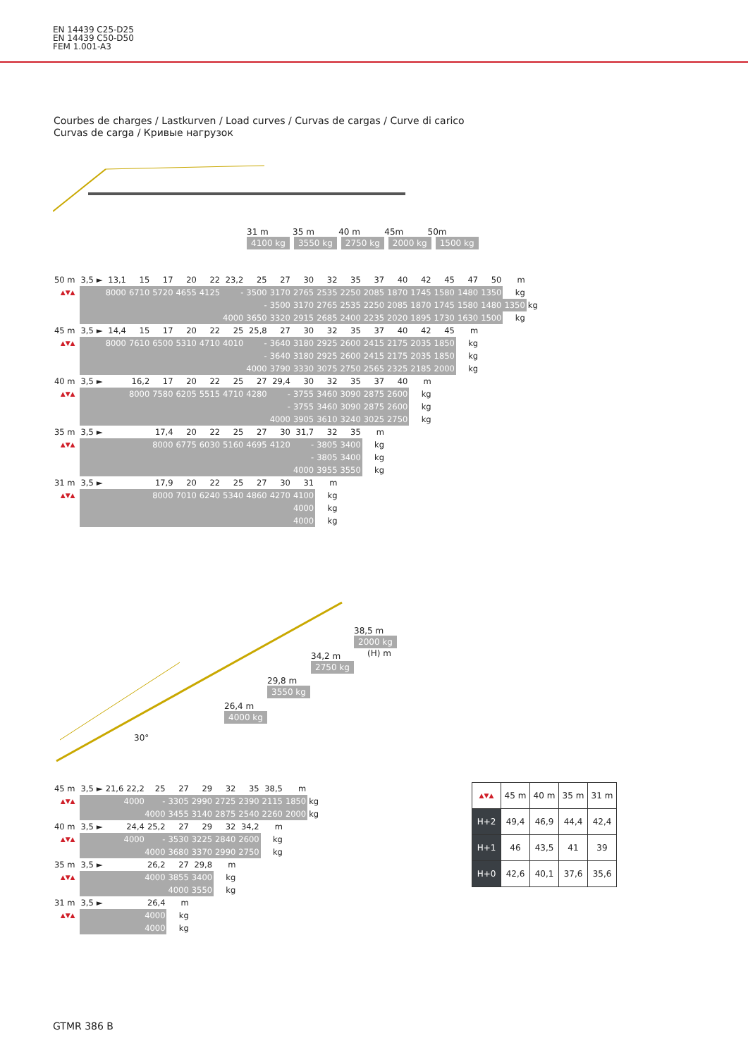EN 14439 C25-D25
EN 14439 C50-D50
FEM 1.001-A3
Courbes de charges / Lastkurven / Load curves / Curvas de cargas / Curve di carico
Curvas de carga / Кривые нагрузок
31 m 35 m 40 m 45m 50m
4100 kg 3550 kg 2750 kg 2000 kg 1500 kg
| 50 m | | 3,5 | ► | 13,1 | 15 | 17 | 20 | 22 | 23,2 | 25 | 27 | 30 | 32 | 35 | 37 | 40 | 42 | 45 | 47 | 50 | m | |
| ▲▼▲ | | | | 8000 | 6710 | 5720 | 4655 | 4125 | - | 3500 | 3170 | 2765 | 2535 | 2250 | 2085 | 1870 | 1745 | 1580 | 1480 | 1350 | kg | |
| | | | | | | | | | | - | 3500 | 3170 | 2765 | 2535 | 2250 | 2085 | 1870 | 1745 | 1580 | 1480 | 1350 | kg |
| | | 4000 | | | | | | | | 3650 | 3320 | 2915 | 2685 | 2400 | 2235 | 2020 | 1895 | 1730 | 1630 | 1500 | kg | |
| 45 m | | 3,5 | ► | 14,4 | 15 | 17 | 20 | 22 | 25 | 25,8 | 27 | 30 | 32 | 35 | 37 | 40 | 42 | 45 | m | | | |
| ▲▼▲ | | | | 8000 | 7610 | 6500 | 5310 | 4710 | 4010 | - | 3640 | 3180 | 2925 | 2600 | 2415 | 2175 | 2035 | 1850 | kg | | | |
| | | - | | | | | | | | | 3640 | 3180 | 2925 | 2600 | 2415 | 2175 | 2035 | 1850 | kg | | | |
| | | 4000 | | | | | | | | | 3790 | 3330 | 3075 | 2750 | 2565 | 2325 | 2185 | 2000 | kg | | | |
| 40 m | | 3,5 | ► | | 16,2 | 17 | 20 | 22 | 25 | 27 | 29,4 | 30 | 32 | 35 | 37 | 40 | m | | | | | |
| ▲▼▲ | | 8000 | | | | 7580 | 6205 | 5515 | 4710 | 4280 | - | 3755 | 3460 | 3090 | 2875 | 2600 | kg | | | | | |
| | | - | | | | | | | | | | 3755 | 3460 | 3090 | 2875 | 2600 | kg | | | | | |
| | | 4000 | | | | | | | | | | 3905 | 3610 | 3240 | 3025 | 2750 | kg | | | | | |
| 35 m | | 3,5 | ► | 17,4 | | | 20 | 22 | 25 | 27 | 30 | 31,7 | 32 | 35 | m | | | | | | | |
| ▲▼▲ | | 8000 | | | | | 6775 | 6030 | 5160 | 4695 | 4120 | - | 3805 | 3400 | kg | | | | | | | |
| | | - | | | | | | | | | | | 3805 | 3400 | kg | | | | | | | |
| | | 4000 | | | | | | | | | | | 3955 | 3550 | kg | | | | | | | |
| 31 m | | 3,5 | ► | 17,9 | | | 20 | 22 | 25 | 27 | 30 | 31 | m | | | | | | | | | |
| ▲▼▲ | | 8000 | | | | | 7010 | 6240 | 5340 | 4860 | 4270 | 4100 | kg | | | | | | | | | |
| | | 4000 | | | | | | | | | | | kg | | | | | | | | | |
| | | 4000 | | | | | | | | | | | kg | | | | | | | | | |
30°
26,4 m
4000 kg
29,8 m
3550 kg
34,2 m
2750 kg
38,5 m
2000 kg
(H) m
| 45 m | | 3,5 | ► | 21,6 | 22,2 | 25 | 27 | 29 | 32 | 35 | 38,5 | m | |
| ▲▼▲ | | 4000 | | | | - | 3305 | 2990 | 2725 | 2390 | 2115 | 1850 | kg |
| | | 4000 | | | | | 3455 | 3140 | 2875 | 2540 | 2260 | 2000 | kg |
| 40 m | | 3,5 | ► | | 24,4 | 25,2 | 27 | 29 | 32 | 34,2 | m | | |
| ▲▼▲ | | 4000 | | | | - | 3530 | 3225 | 2840 | 2600 | kg | | |
| | | 4000 | | | | | 3680 | 3370 | 2990 | 2750 | kg | | |
| 35 m | | 3,5 | ► | 26,2 | | | 27 | 29,8 | m | | | | |
| ▲▼▲ | | 4000 | | | | | 3855 | 3400 | kg | | | | |
| | | 4000 | | | | | | 3550 | kg | | | | |
| 31 m | | 3,5 | ► | 26,4 | | | m | | | | | | |
| ▲▼▲ | | 4000 | | | | | kg | | | | | | |
| | | 4000 | | | | | kg | | | | | | |
| ▲▼▲ | 45 m | 40 m | 35 m | 31 m |
| H+2 | 49,4 | 46,9 | 44,4 | 42,4 |
| H+1 | 46 | 43,5 | 41 | 39 |
| H+0 | 42,6 | 40,1 | 37,6 | 35,6 |
GTMR 386 B